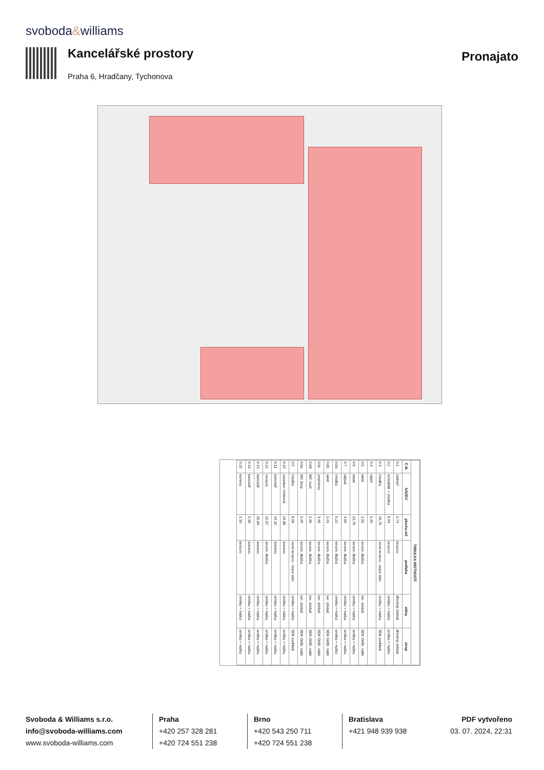svoboda&williams
Kancelářské prostory
Praha 6, Hradčany, Tychonova
Pronajato
| TABULKA MÍSTNOSTÍ | | | | | |
| --- | --- | --- | --- | --- | --- |
| Č.M. | NÁZEV | plocha m2 | podlaha | stěny | strop |
| 0.1 | zádveří | 2,74 | teracco | dřevěný obklad | dřevěný obklad |
| 0.2 | schodiště + chodba | 6,94 | teracco | omítka + malba | omítka + malba |
| 0.3 | chodba | 10,78 | nové teracco - kopie stáv. | omítka + malba | SDK podhled |
| 0.4 | výtah | 1,45 | | | |
| 0.5 | úklid | 1,92 | keram. dlažba | ker. obklad | SDK GKBi, nátěr |
| 0.6 | sklad | 13,70 | keram. dlažba | omítka + malba | omítka + malba |
| 0.7 | odpad | 4,00 | keram. dlažba | omítka + malba | omítka + malba |
| 0.8a | chodba | 5,22 | keram. dlažba | omítka + malba | omítka + malba |
| 0.8b | úklid | 1,41 | keram. dlažba | ker. obklad | SDK GKBi, nátěr |
| 0.8c | umývárna | 3,46 | keram. dlažba | ker. obklad | SDK GKBi, nátěr |
| 0.8d | WC muži | 1,36 | keram. dlažba | ker. obklad | SDK GKBi, nátěr |
| 0.8e | WC ženy | 1,49 | keram. dlažba | ker. obklad | SDK GKBi, nátěr |
| 0.9 | chodba | 8,58 | nové teracco - kopie stáv. | omítka + malba | SDK podhled |
| 0.10 | zasedací místnost | 24,88 | koberec | omítka + malba | omítka + malba |
| 0.11 | kancelář | 14,32 | koberec | omítka + malba | omítka + malba |
| 0.12 | recepce | 22,67 | keram. dlažba | omítka + malba | omítka + malba |
| 0.13 | kancelář | 25,84 | koberec | omítka + malba | omítka + malba |
| 0.14 | kancelář | 9,30 | koberec | omítka + malba | omítka + malba |
| 0.15 | komora | 2,10 | teracco | omítka + malba | omítka + malba |
Svoboda & Williams s.r.o.
info@svoboda-williams.com
www.svoboda-williams.com
Praha
+420 257 328 281
+420 724 551 238
Brno
+420 543 250 711
+420 724 551 238
Bratislava
+421 948 939 938
PDF vytvořeno
03. 07. 2024, 22:31